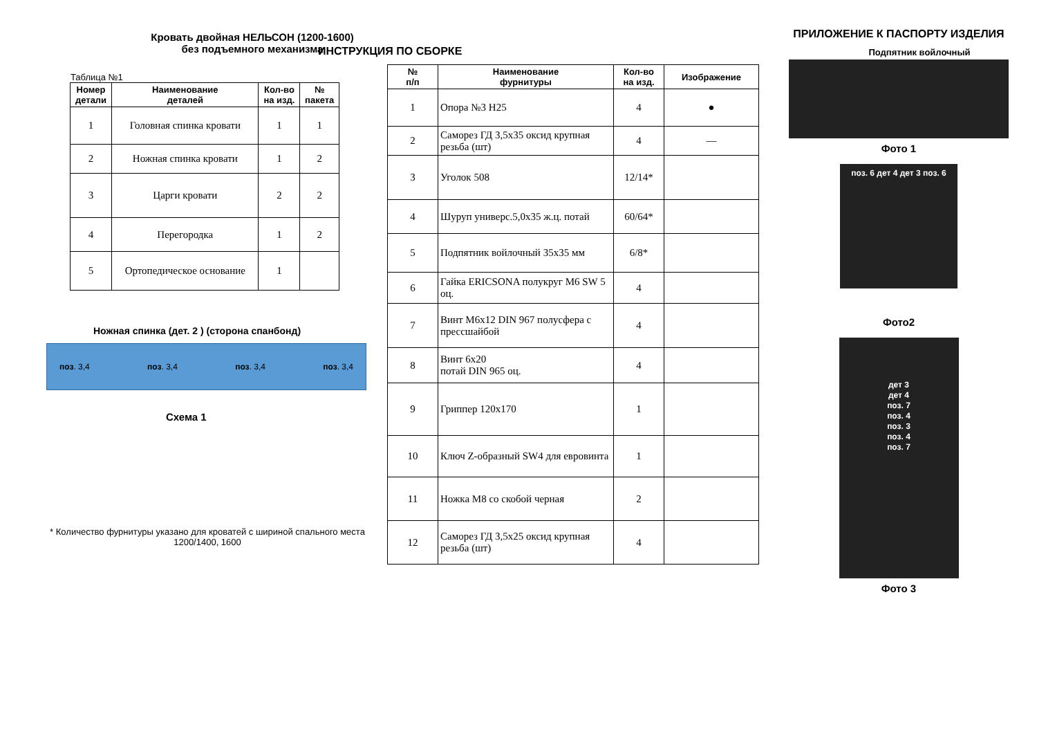Кровать двойная НЕЛЬСОН (1200-1600)
без подъемного механизма
Таблица №1
| Номер детали | Наименование деталей | Кол-во на изд. | № пакета |
| --- | --- | --- | --- |
| 1 | Головная спинка кровати | 1 | 1 |
| 2 | Ножная спинка кровати | 1 | 2 |
| 3 | Царги кровати | 2 | 2 |
| 4 | Перегородка | 1 | 2 |
| 5 | Ортопедическое основание | 1 | |
Ножная спинка (дет. 2 ) (сторона спанбонд)
поз. 3,4 поз. 3,4 поз. 3,4 поз. 3,4
Схема 1
* Количество фурнитуры указано для кроватей с шириной спального места 1200/1400, 1600
ИНСТРУКЦИЯ ПО СБОРКЕ
| № п/п | Наименование фурнитуры | Кол-во на изд. | Изображение |
| --- | --- | --- | --- |
| 1 | Опора №3 H25 | 4 | ● |
| 2 | Саморез ГД 3,5х35 оксид крупная резьба (шт) | 4 | — |
| 3 | Уголок 508 | 12/14* | |
| 4 | Шуруп универс.5,0х35 ж.ц. потай | 60/64* | |
| 5 | Подпятник войлочный 35х35 мм | 6/8* | |
| 6 | Гайка ERICSONA полукруг M6 SW 5 оц. | 4 | |
| 7 | Винт М6х12 DIN 967 полусфера с прессшайбой | 4 | |
| 8 | Винт 6х20 потай DIN 965 оц. | 4 | |
| 9 | Гриппер 120х170 | 1 | |
| 10 | Ключ Z-образный SW4 для евровинта | 1 | |
| 11 | Ножка М8 со скобой черная | 2 | |
| 12 | Саморез ГД 3,5х25 оксид крупная резьба (шт) | 4 | |
ПРИЛОЖЕНИЕ К ПАСПОРТУ ИЗДЕЛИЯ
Подпятник войлочный
Фото 1
поз. 6 дет 4 дет 3 поз. 6
Фото2
дет 3
дет 4
поз. 7
поз. 4
поз. 3
поз. 4
поз. 7
Фото 3